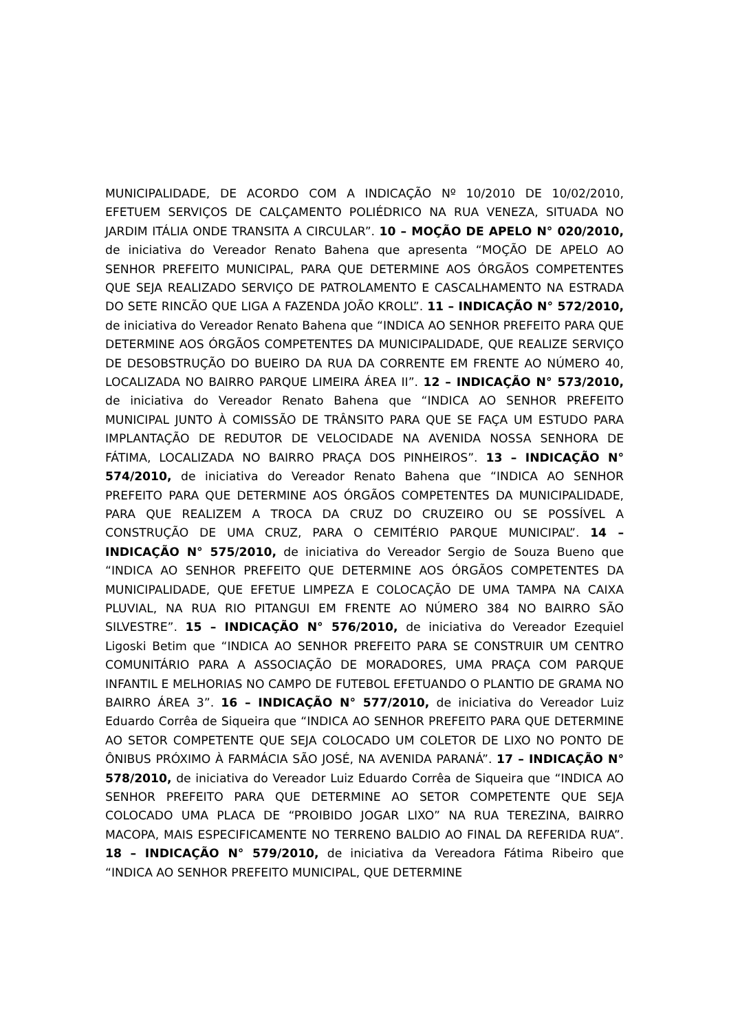MUNICIPALIDADE, DE ACORDO COM A INDICAÇÃO Nº 10/2010 DE 10/02/2010, EFETUEM SERVIÇOS DE CALÇAMENTO POLIÉDRICO NA RUA VENEZA, SITUADA NO JARDIM ITÁLIA ONDE TRANSITA A CIRCULAR”. 10 – MOÇÃO DE APELO N° 020/2010, de iniciativa do Vereador Renato Bahena que apresenta “MOÇÃO DE APELO AO SENHOR PREFEITO MUNICIPAL, PARA QUE DETERMINE AOS ÓRGÃOS COMPETENTES QUE SEJA REALIZADO SERVIÇO DE PATROLAMENTO E CASCALHAMENTO NA ESTRADA DO SETE RINCÃO QUE LIGA A FAZENDA JOÃO KROLL”. 11 – INDICAÇÃO N° 572/2010, de iniciativa do Vereador Renato Bahena que “INDICA AO SENHOR PREFEITO PARA QUE DETERMINE AOS ÓRGÃOS COMPETENTES DA MUNICIPALIDADE, QUE REALIZE SERVIÇO DE DESOBSTRUÇÃO DO BUEIRO DA RUA DA CORRENTE EM FRENTE AO NÚMERO 40, LOCALIZADA NO BAIRRO PARQUE LIMEIRA ÁREA II”. 12 – INDICAÇÃO N° 573/2010, de iniciativa do Vereador Renato Bahena que “INDICA AO SENHOR PREFEITO MUNICIPAL JUNTO À COMISSÃO DE TRÂNSITO PARA QUE SE FAÇA UM ESTUDO PARA IMPLANTAÇÃO DE REDUTOR DE VELOCIDADE NA AVENIDA NOSSA SENHORA DE FÁTIMA, LOCALIZADA NO BAIRRO PRAÇA DOS PINHEIROS”. 13 – INDICAÇÃO N° 574/2010, de iniciativa do Vereador Renato Bahena que “INDICA AO SENHOR PREFEITO PARA QUE DETERMINE AOS ÓRGÃOS COMPETENTES DA MUNICIPALIDADE, PARA QUE REALIZEM A TROCA DA CRUZ DO CRUZEIRO OU SE POSSÍVEL A CONSTRUÇÃO DE UMA CRUZ, PARA O CEMITÉRIO PARQUE MUNICIPAL”. 14 – INDICAÇÃO N° 575/2010, de iniciativa do Vereador Sergio de Souza Bueno que “INDICA AO SENHOR PREFEITO QUE DETERMINE AOS ÓRGÃOS COMPETENTES DA MUNICIPALIDADE, QUE EFETUE LIMPEZA E COLOCAÇÃO DE UMA TAMPA NA CAIXA PLUVIAL, NA RUA RIO PITANGUI EM FRENTE AO NÚMERO 384 NO BAIRRO SÃO SILVESTRE”. 15 – INDICAÇÃO N° 576/2010, de iniciativa do Vereador Ezequiel Ligoski Betim que “INDICA AO SENHOR PREFEITO PARA SE CONSTRUIR UM CENTRO COMUNITÁRIO PARA A ASSOCIAÇÃO DE MORADORES, UMA PRAÇA COM PARQUE INFANTIL E MELHORIAS NO CAMPO DE FUTEBOL EFETUANDO O PLANTIO DE GRAMA NO BAIRRO ÁREA 3”. 16 – INDICAÇÃO N° 577/2010, de iniciativa do Vereador Luiz Eduardo Corrêa de Siqueira que “INDICA AO SENHOR PREFEITO PARA QUE DETERMINE AO SETOR COMPETENTE QUE SEJA COLOCADO UM COLETOR DE LIXO NO PONTO DE ÔNIBUS PRÓXIMO À FARMÁCIA SÃO JOSÉ, NA AVENIDA PARANÁ”. 17 – INDICAÇÃO N° 578/2010, de iniciativa do Vereador Luiz Eduardo Corrêa de Siqueira que “INDICA AO SENHOR PREFEITO PARA QUE DETERMINE AO SETOR COMPETENTE QUE SEJA COLOCADO UMA PLACA DE “PROIBIDO JOGAR LIXO” NA RUA TEREZINA, BAIRRO MACOPA, MAIS ESPECIFICAMENTE NO TERRENO BALDIO AO FINAL DA REFERIDA RUA”. 18 – INDICAÇÃO N° 579/2010, de iniciativa da Vereadora Fátima Ribeiro que “INDICA AO SENHOR PREFEITO MUNICIPAL, QUE DETERMINE